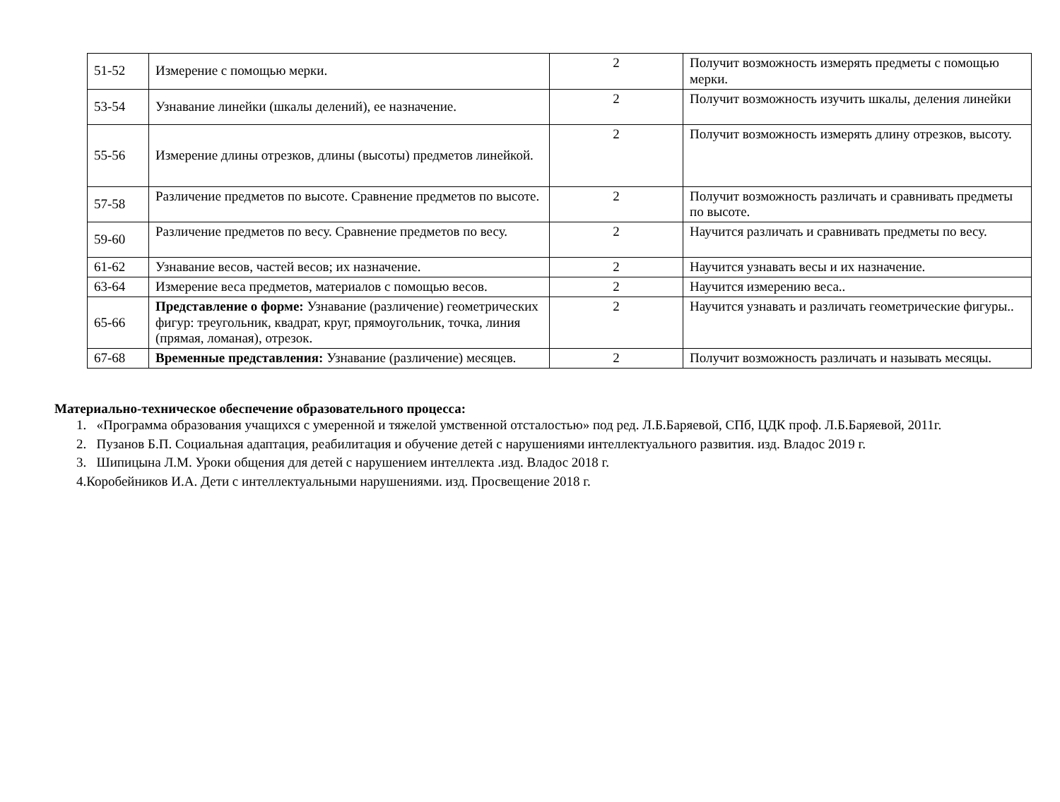| 51-52 | Измерение с помощью мерки. | 2 | Получит возможность измерять предметы с помощью мерки. |
| 53-54 | Узнавание линейки (шкалы делений), ее назначение. | 2 | Получит возможность изучить шкалы, деления линейки |
| 55-56 | Измерение длины отрезков, длины (высоты) предметов линейкой. | 2 | Получит возможность измерять длину отрезков, высоту. |
| 57-58 | Различение предметов по высоте. Сравнение предметов по высоте. | 2 | Получит возможность различать и сравнивать предметы по высоте. |
| 59-60 | Различение предметов по весу. Сравнение предметов по весу. | 2 | Научится различать и сравнивать предметы по весу. |
| 61-62 | Узнавание весов, частей весов; их назначение. | 2 | Научится узнавать весы и их назначение. |
| 63-64 | Измерение веса предметов, материалов с помощью весов. | 2 | Научится измерению веса.. |
| 65-66 | Представление о форме: Узнавание (различение) геометрических фигур: треугольник, квадрат, круг, прямоугольник, точка, линия (прямая, ломаная), отрезок. | 2 | Научится узнавать и различать геометрические фигуры.. |
| 67-68 | Временные представления: Узнавание (различение) месяцев. | 2 | Получит возможность различать и называть месяцы. |
Материально-техническое обеспечение образовательного процесса:
1. «Программа образования учащихся с умеренной и тяжелой умственной отсталостью» под ред. Л.Б.Баряевой, СПб, ЦДК проф. Л.Б.Баряевой, 2011г.
2. Пузанов Б.П. Социальная адаптация, реабилитация и обучение детей с нарушениями интеллектуального развития. изд. Владос 2019 г.
3. Шипицына Л.М. Уроки общения для детей с нарушением интеллекта .изд. Владос 2018 г.
4.Коробейников И.А. Дети с интеллектуальными нарушениями. изд. Просвещение 2018 г.